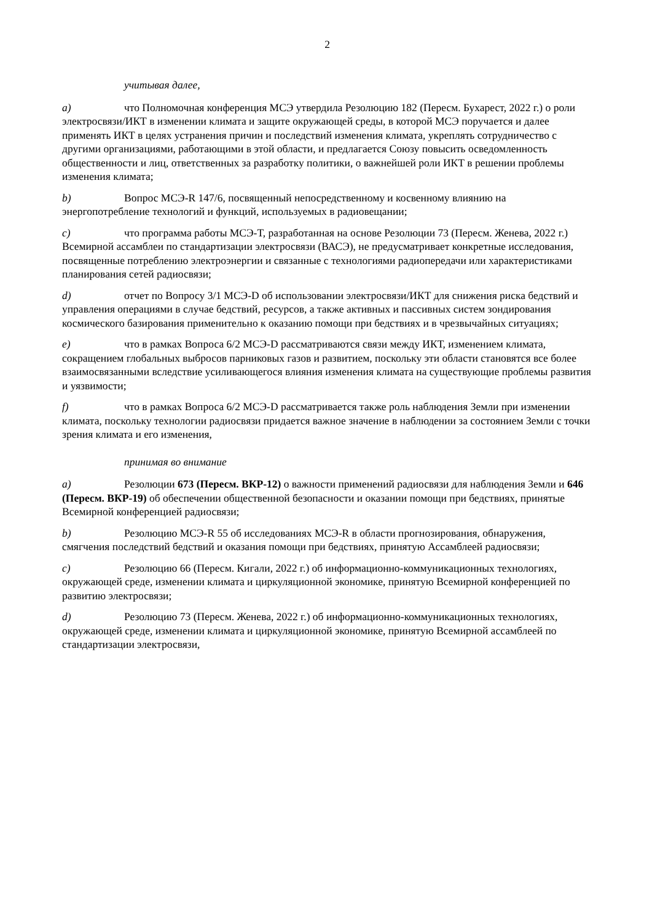2
учитывая далее,
a) что Полномочная конференция МСЭ утвердила Резолюцию 182 (Пересм. Бухарест, 2022 г.) о роли электросвязи/ИКТ в изменении климата и защите окружающей среды, в которой МСЭ поручается и далее применять ИКТ в целях устранения причин и последствий изменения климата, укреплять сотрудничество с другими организациями, работающими в этой области, и предлагается Союзу повысить осведомленность общественности и лиц, ответственных за разработку политики, о важнейшей роли ИКТ в решении проблемы изменения климата;
b) Вопрос МСЭ-R 147/6, посвященный непосредственному и косвенному влиянию на энергопотребление технологий и функций, используемых в радиовещании;
c) что программа работы МСЭ-T, разработанная на основе Резолюции 73 (Пересм. Женева, 2022 г.) Всемирной ассамблеи по стандартизации электросвязи (ВАСЭ), не предусматривает конкретные исследования, посвященные потреблению электроэнергии и связанные с технологиями радиопередачи или характеристиками планирования сетей радиосвязи;
d) отчет по Вопросу 3/1 МСЭ-D об использовании электросвязи/ИКТ для снижения риска бедствий и управления операциями в случае бедствий, ресурсов, а также активных и пассивных систем зондирования космического базирования применительно к оказанию помощи при бедствиях и в чрезвычайных ситуациях;
e) что в рамках Вопроса 6/2 МСЭ-D рассматриваются связи между ИКТ, изменением климата, сокращением глобальных выбросов парниковых газов и развитием, поскольку эти области становятся все более взаимосвязанными вследствие усиливающегося влияния изменения климата на существующие проблемы развития и уязвимости;
f) что в рамках Вопроса 6/2 МСЭ-D рассматривается также роль наблюдения Земли при изменении климата, поскольку технологии радиосвязи придается важное значение в наблюдении за состоянием Земли с точки зрения климата и его изменения,
принимая во внимание
a) Резолюции 673 (Пересм. ВКР-12) о важности применений радиосвязи для наблюдения Земли и 646 (Пересм. ВКР-19) об обеспечении общественной безопасности и оказании помощи при бедствиях, принятые Всемирной конференцией радиосвязи;
b) Резолюцию МСЭ-R 55 об исследованиях МСЭ-R в области прогнозирования, обнаружения, смягчения последствий бедствий и оказания помощи при бедствиях, принятую Ассамблеей радиосвязи;
c) Резолюцию 66 (Пересм. Кигали, 2022 г.) об информационно-коммуникационных технологиях, окружающей среде, изменении климата и циркуляционной экономике, принятую Всемирной конференцией по развитию электросвязи;
d) Резолюцию 73 (Пересм. Женева, 2022 г.) об информационно-коммуникационных технологиях, окружающей среде, изменении климата и циркуляционной экономике, принятую Всемирной ассамблеей по стандартизации электросвязи,